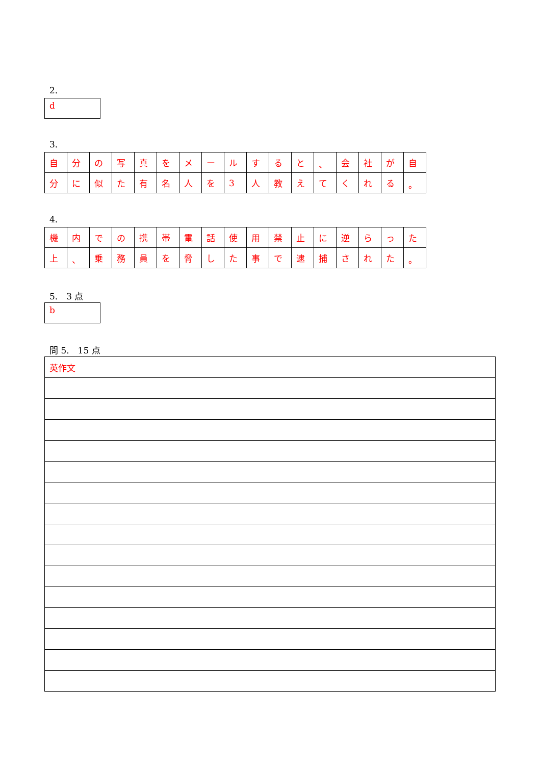2.
d
3.
| 自 | 分 | の | 写 | 真 | を | メ | ー | ル | す | る | と | 、 | 会 | 社 | が | 自 |
| 分 | に | 似 | た | 有 | 名 | 人 | を | 3 | 人 | 教 | え | て | く | れ | る | 。 |
4.
| 機 | 内 | で | の | 携 | 帯 | 電 | 話 | 使 | 用 | 禁 | 止 | に | 逆 | ら | っ | た |
| 上 | 、 | 乗 | 務 | 員 | を | 脅 | し | た | 事 | で | 逮 | 捕 | さ | れ | た | 。 |
5.　3 点
b
問 5.　15 点
| 英作文 |